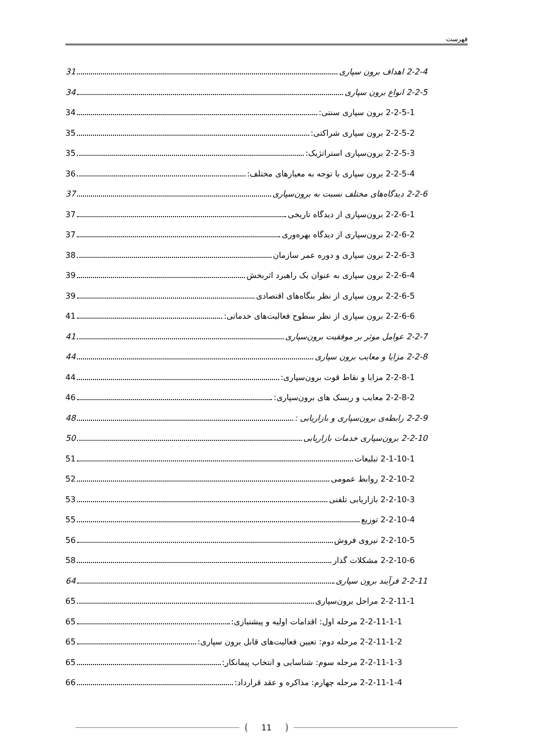فهرست
2-2-4 اهداف برون سپاری 31
2-2-5 انواع برون سپاری 34
2-2-5-1 برون سپاری سنتی: 34
2-2-5-2 برون سپاری شراکتی: 35
2-2-5-3 برون‌سپاری استراتژیک: 35
2-2-5-4 برون سپاری با توجه به معیارهای مختلف: 36
2-2-6 دیدگاه‌های مختلف نسبت به برون‌سپاری 37
2-2-6-1 برون‌سپاری از دیدگاه تاریخی 37
2-2-6-2 برون‌سپاری از دیدگاه بهره‌وری 37
2-2-6-3 برون سپاری و دوره عمر سازمان 38
2-2-6-4 برون سپاری به عنوان یک راهبرد اثربخش 39
2-2-6-5 برون سپاری از نظر بنگاه‌های اقتصادی 39
2-2-6-6 برون سپاری از نظر سطوح فعالیت‌های خدماتی: 41
2-2-7 عوامل موثر بر موفقیت برون‌سپاری 41
2-2-8 مزایا و معایب برون سپاری 44
2-2-8-1 مزایا و نقاط قوت برون‌سپاری: 44
2-2-8-2 معایب و ریسک های برون‌سپاری: 46
2-2-9 رابطه‌ی برون‌سپاری و بازاریابی : 48
2-2-10 برون‌سپاری خدمات بازاریابی 50
2-1-10-1 تبلیغات 51
2-2-10-2 روابط عمومی 52
2-2-10-3 بازاریابی تلفنی 53
2-2-10-4 توزیع 55
2-2-10-5 نیروی فروش 56
2-2-10-6 مشکلات گذار 58
2-2-11 فرآیند برون سپاری 64
2-2-11-1 مراحل برون‌سپاری 65
2-2-11-1-1 مرحله اول: اقدامات اولیه و پیشنیازی: 65
2-2-11-1-2 مرحله دوم: تعیین فعالیت‌های قابل برون سپاری: 65
2-2-11-1-3 مرحله سوم: شناسایی و انتخاب پیمانکار: 65
2-2-11-1-4 مرحله چهارم: مذاکره و عقد قرارداد: 66
11